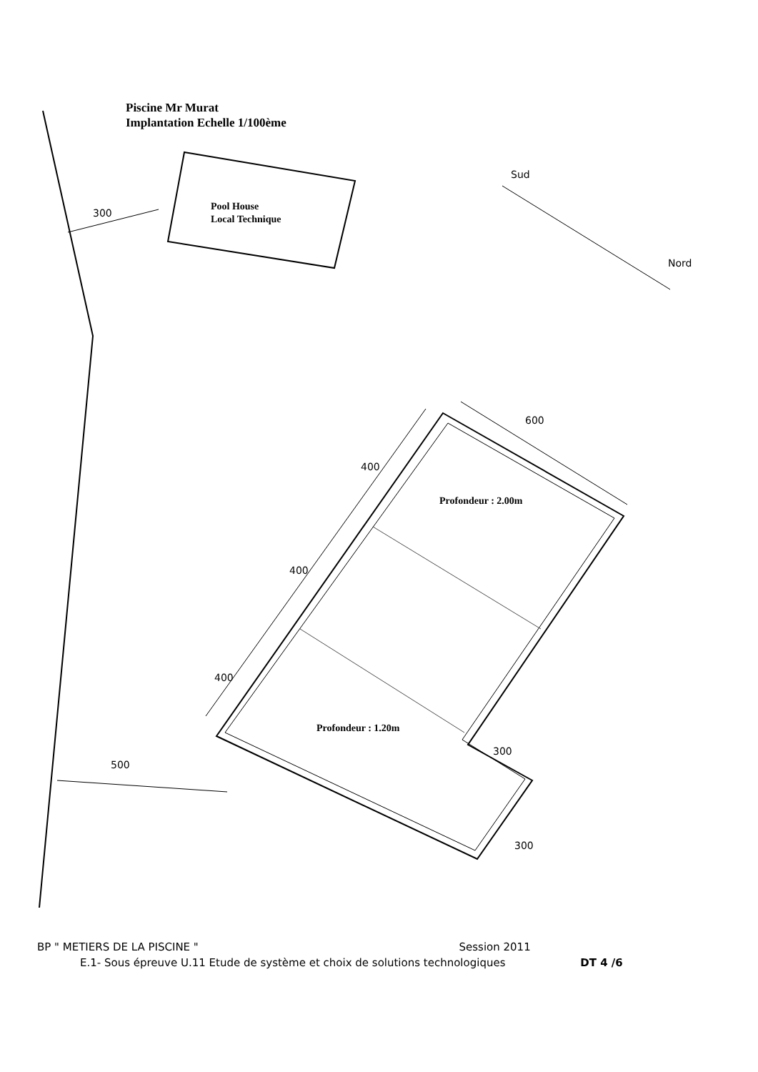Piscine Mr Murat
Implantation Echelle 1/100ème
Pool House
Local Technique
Profondeur : 2.00m
Profondeur : 1.20m
300
Sud
Nord
600
400
400
400
500
300
300
BP " METIERS DE LA PISCINE " Session 2011
E.1- Sous épreuve U.11 Etude de système et choix de solutions technologiques DT 4 /6